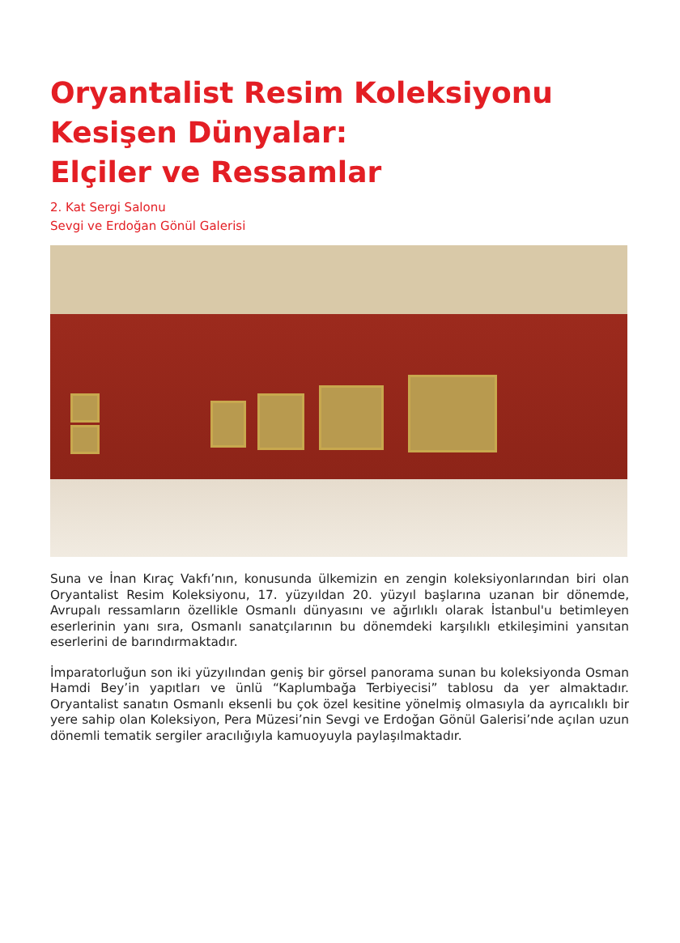Oryantalist Resim Koleksiyonu
Kesişen Dünyalar:
Elçiler ve Ressamlar
2. Kat Sergi Salonu
Sevgi ve Erdoğan Gönül Galerisi
Suna ve İnan Kıraç Vakfı’nın, konusunda ülkemizin en zengin koleksiyonlarından biri olan Oryantalist Resim Koleksiyonu, 17. yüzyıldan 20. yüzyıl başlarına uzanan bir dönemde, Avrupalı ressamların özellikle Osmanlı dünyasını ve ağırlıklı olarak İstanbul'u betimleyen eserlerinin yanı sıra, Osmanlı sanatçılarının bu dönemdeki karşılıklı etkileşimini yansıtan eserlerini de barındırmaktadır.
İmparatorluğun son iki yüzyılından geniş bir görsel panorama sunan bu koleksiyonda Osman Hamdi Bey’in yapıtları ve ünlü “Kaplumbağa Terbiyecisi” tablosu da yer almaktadır. Oryantalist sanatın Osmanlı eksenli bu çok özel kesitine yönelmiş olmasıyla da ayrıcalıklı bir yere sahip olan Koleksiyon, Pera Müzesi’nin Sevgi ve Erdoğan Gönül Galerisi’nde açılan uzun dönemli tematik sergiler aracılığıyla kamuoyuyla paylaşılmaktadır.